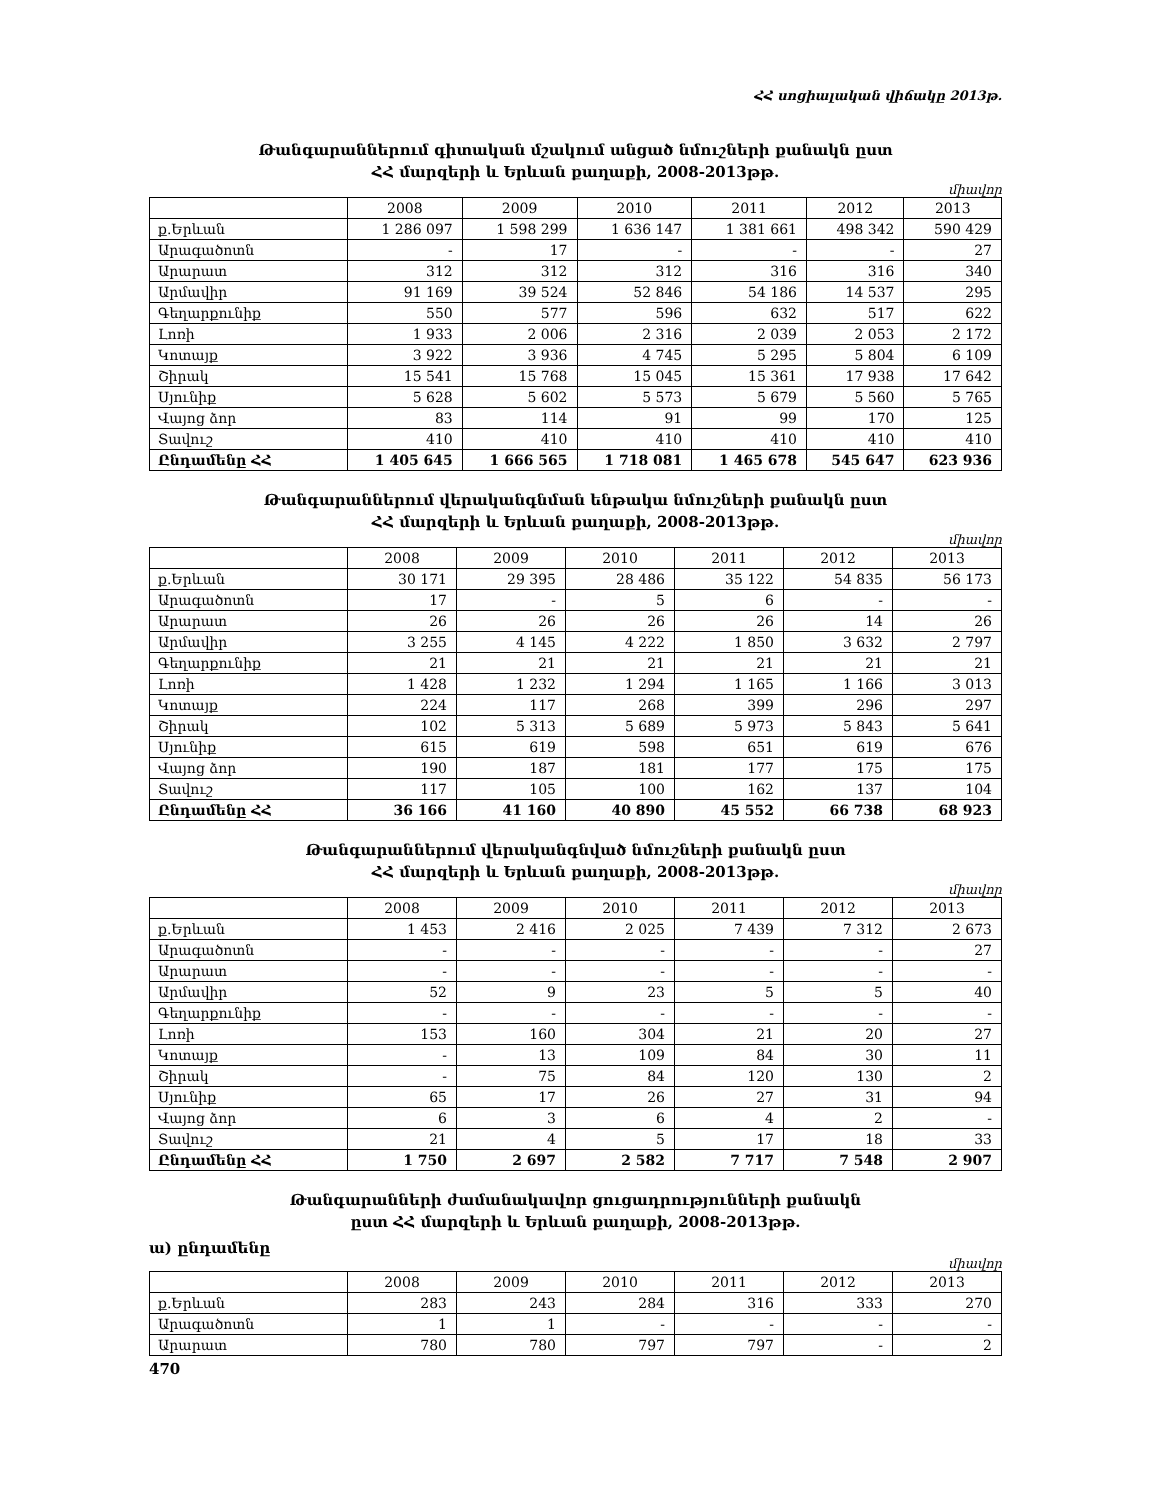ՀՀ սոցիալական վիճակը 2013թ.
Թանգարաններում գիտական մշակում անցած նմուշների քանակն ըստ
ՀՀ մարզերի և Երևան քաղաքի, 2008-2013թթ.
միավոր
| | 2008 | 2009 | 2010 | 2011 | 2012 | 2013 |
| --- | --- | --- | --- | --- | --- | --- |
| ք.Երևան | 1 286 097 | 1 598 299 | 1 636 147 | 1 381 661 | 498 342 | 590 429 |
| Արագածոտն | - | 17 | - | - | - | 27 |
| Արարատ | 312 | 312 | 312 | 316 | 316 | 340 |
| Արմավիր | 91 169 | 39 524 | 52 846 | 54 186 | 14 537 | 295 |
| Գեղարքունիք | 550 | 577 | 596 | 632 | 517 | 622 |
| Լոռի | 1 933 | 2 006 | 2 316 | 2 039 | 2 053 | 2 172 |
| Կոտայք | 3 922 | 3 936 | 4 745 | 5 295 | 5 804 | 6 109 |
| Շիրակ | 15 541 | 15 768 | 15 045 | 15 361 | 17 938 | 17 642 |
| Սյունիք | 5 628 | 5 602 | 5 573 | 5 679 | 5 560 | 5 765 |
| Վայոց ձոր | 83 | 114 | 91 | 99 | 170 | 125 |
| Տավուշ | 410 | 410 | 410 | 410 | 410 | 410 |
| Ընդամենը ՀՀ | 1 405 645 | 1 666 565 | 1 718 081 | 1 465 678 | 545 647 | 623 936 |
Թանգարաններում վերականգնման ենթակա նմուշների քանակն ըստ
ՀՀ մարզերի և Երևան քաղաքի, 2008-2013թթ.
միավոր
| | 2008 | 2009 | 2010 | 2011 | 2012 | 2013 |
| --- | --- | --- | --- | --- | --- | --- |
| ք.Երևան | 30 171 | 29 395 | 28 486 | 35 122 | 54 835 | 56 173 |
| Արագածոտն | 17 | - | 5 | 6 | - | - |
| Արարատ | 26 | 26 | 26 | 26 | 14 | 26 |
| Արմավիր | 3 255 | 4 145 | 4 222 | 1 850 | 3 632 | 2 797 |
| Գեղարքունիք | 21 | 21 | 21 | 21 | 21 | 21 |
| Լոռի | 1 428 | 1 232 | 1 294 | 1 165 | 1 166 | 3 013 |
| Կոտայք | 224 | 117 | 268 | 399 | 296 | 297 |
| Շիրակ | 102 | 5 313 | 5 689 | 5 973 | 5 843 | 5 641 |
| Սյունիք | 615 | 619 | 598 | 651 | 619 | 676 |
| Վայոց ձոր | 190 | 187 | 181 | 177 | 175 | 175 |
| Տավուշ | 117 | 105 | 100 | 162 | 137 | 104 |
| Ընդամենը ՀՀ | 36 166 | 41 160 | 40 890 | 45 552 | 66 738 | 68 923 |
Թանգարաններում վերականգնված նմուշների քանակն ըստ
ՀՀ մարզերի և Երևան քաղաքի, 2008-2013թթ.
միավոր
| | 2008 | 2009 | 2010 | 2011 | 2012 | 2013 |
| --- | --- | --- | --- | --- | --- | --- |
| ք.Երևան | 1 453 | 2 416 | 2 025 | 7 439 | 7 312 | 2 673 |
| Արագածոտն | - | - | - | - | - | 27 |
| Արարատ | - | - | - | - | - | - |
| Արմավիր | 52 | 9 | 23 | 5 | 5 | 40 |
| Գեղարքունիք | - | - | - | - | - | - |
| Լոռի | 153 | 160 | 304 | 21 | 20 | 27 |
| Կոտայք | - | 13 | 109 | 84 | 30 | 11 |
| Շիրակ | - | 75 | 84 | 120 | 130 | 2 |
| Սյունիք | 65 | 17 | 26 | 27 | 31 | 94 |
| Վայոց ձոր | 6 | 3 | 6 | 4 | 2 | - |
| Տավուշ | 21 | 4 | 5 | 17 | 18 | 33 |
| Ընդամենը ՀՀ | 1 750 | 2 697 | 2 582 | 7 717 | 7 548 | 2 907 |
Թանգարանների ժամանակավոր ցուցադրությունների քանակն
ըստ ՀՀ մարզերի և Երևան քաղաքի, 2008-2013թթ.
ա) ընդամենը
միավոր
| | 2008 | 2009 | 2010 | 2011 | 2012 | 2013 |
| --- | --- | --- | --- | --- | --- | --- |
| ք.Երևան | 283 | 243 | 284 | 316 | 333 | 270 |
| Արագածոտն | 1 | 1 | - | - | - | - |
| Արարատ | 780 | 780 | 797 | 797 | - | 2 |
470